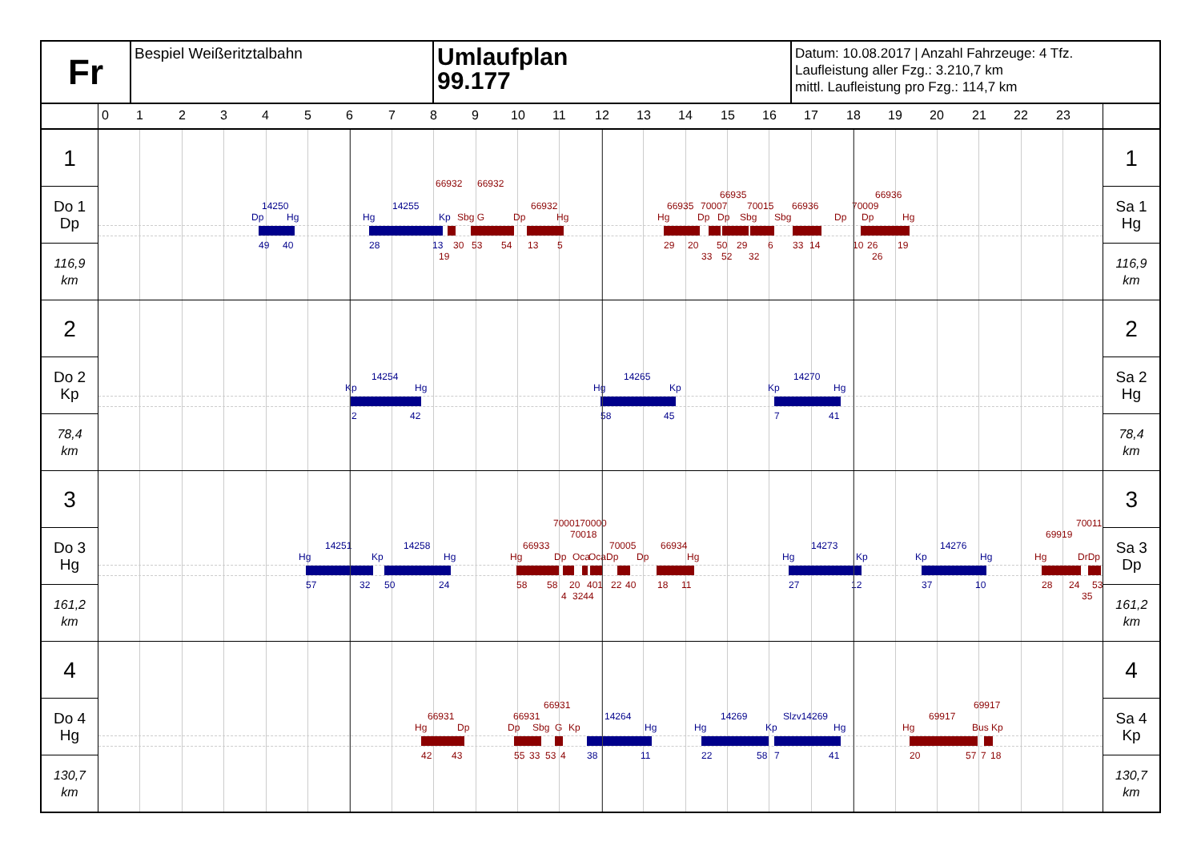Fr
Bespiel Weißeritztalbahn
Umlaufplan
99.177
Datum: 10.08.2017 | Anzahl Fahrzeuge: 4 Tfz.
Laufleistung aller Fzg.: 3.210,7 km
mittl. Laufleistung pro Fzg.: 114,7 km
0123456789
10
11
12
13
14
15
16
17
18
19
20
21
22
23
1
Do 1
Dp
116,9
km
66932
66932
66935
66936
14250
14255
66932
66935
70007
70015
66936
70009
Dp
Hg
Hg
Kp
Sbg G
Dp
Hg
Hg
Dp
Dp
Sbg
Sbg
Dp
Dp
Hg
49
40
28
13
30
53
54
13
5
29
20
50
29
6
33
14
10
26
19
19
33
52
32
26
1
Sa 1
Hg
116,9
km
2
Do 2
Kp
78,4
km
14254
14265
14270
Kp
Hg
Hg
Kp
Kp
Hg
2
42
58
45
7
41
2
Sa 2
Hg
78,4
km
3
Do 3
Hg
161,2
km
7000170000
70011
70018
69919
14251
14258
66933
70005
66934
14273
14276
Hg
Kp
Hg
Hg
Dp
Oca
Oca
Dp
Dp
Hg
Hg
Kp
Kp
Hg
Hg
DrDp
57
32
50
24
58
58
20
401
22
40
18
11
27
12
37
10
28
24
53
4
3244
35
3
Sa 3
Dp
161,2
km
4
Do 4
Hg
130,7
km
66931
69917
66931
66931
14264
14269
Slzv14269
69917
Hg
Dp
Dp
Sbg
G
Kp
Hg
Hg
Kp
Hg
Hg
Bus
Kp
42
43
55
33
53
4
38
11
22
58
7
41
20
57
7
18
4
Sa 4
Kp
130,7
km